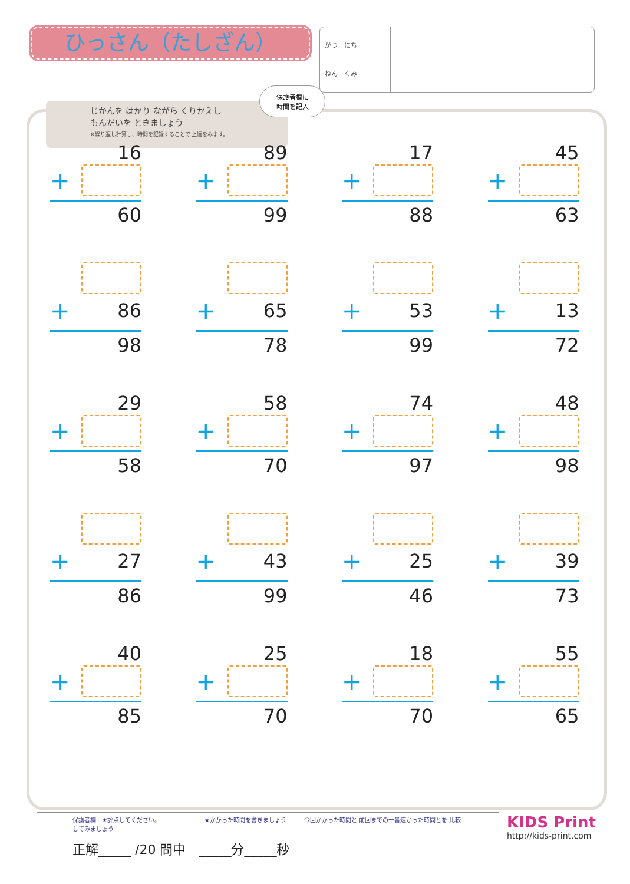ひっさん（たしざん）
がつ　にち
ねん　くみ
じかんを はかり ながら くりかえし
もんだいを ときましょう
※繰り返し計算し、時間を記録することで 上達をみます。
保護者欄に
時間を記入
16
+
60
89
+
99
17
+
88
45
+
63
+ 86
98
+ 65
78
+ 53
99
+ 13
72
29
+
58
58
+
70
74
+
97
48
+
98
+ 27
86
+ 43
99
+ 25
46
+ 39
73
40
+
85
25
+
70
18
+
70
55
+
65
保護者欄　★評点してください。　　　　　　　　★かかった時間を書きましょう　　　今回かかった時間と 前回までの一番速かった時間とを 比較してみましょう
正解_____ /20 問中　_____分_____秒
KIDS Print
http://kids-print.com